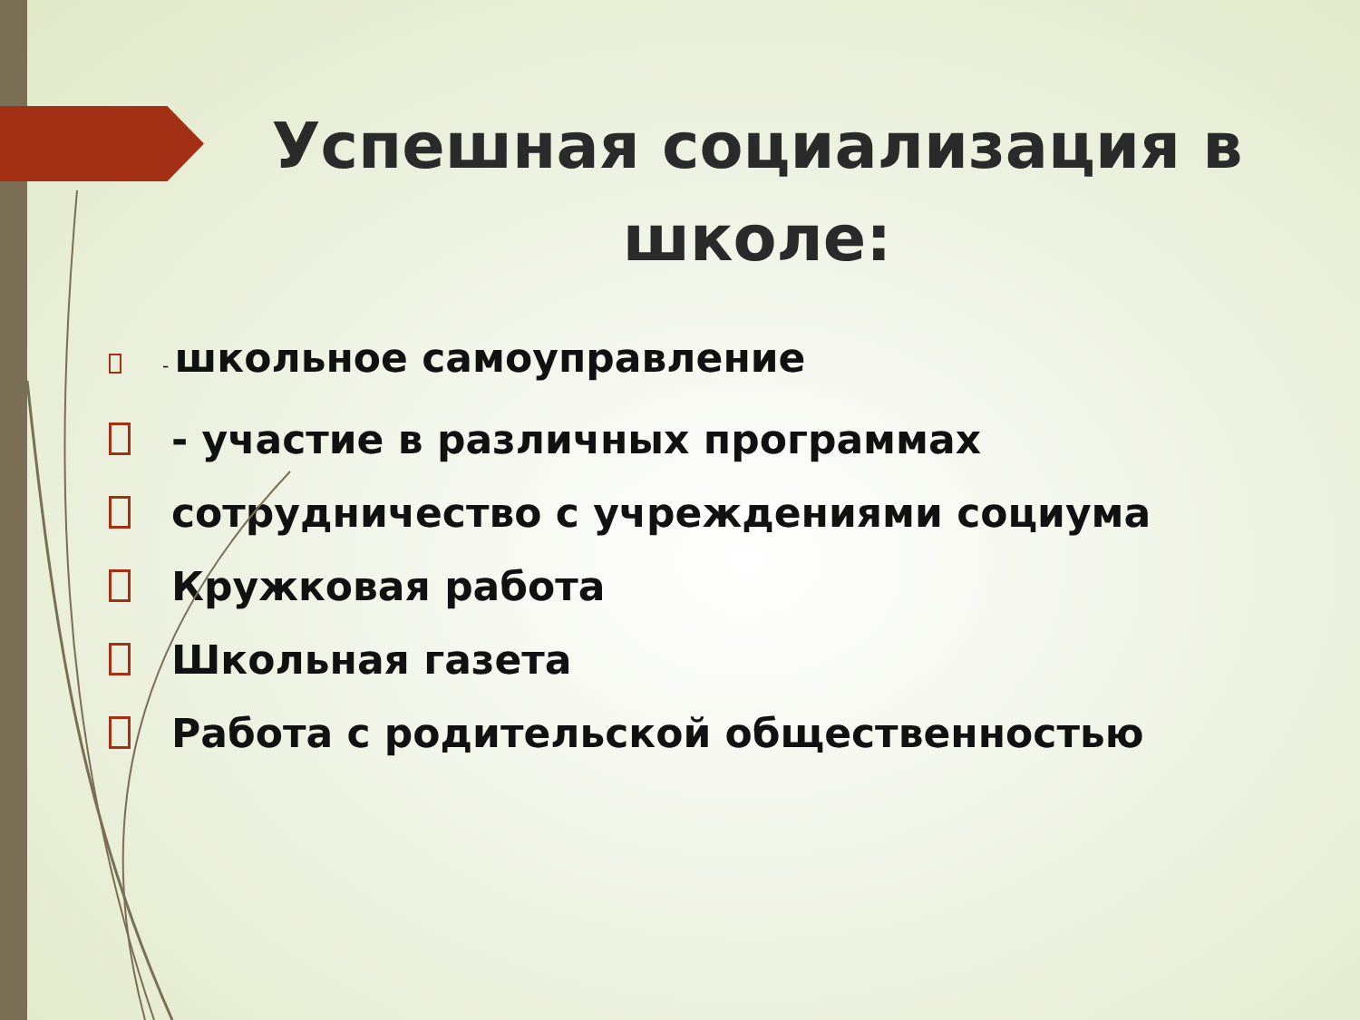Успешная социализация в школе:
- школьное самоуправление
- участие в различных программах
сотрудничество с учреждениями социума
Кружковая работа
Школьная газета
Работа с родительской общественностью